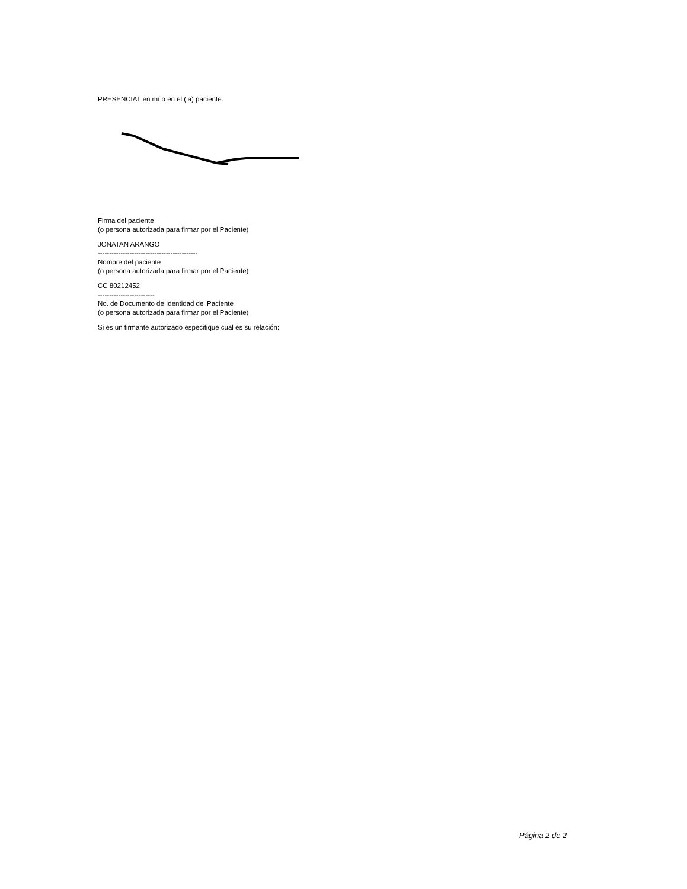PRESENCIAL en mí o en el (la) paciente:
Firma del paciente
(o persona autorizada para firmar por el Paciente)
JONATAN ARANGO
--------------------------------------------
Nombre del paciente
(o persona autorizada para firmar por el Paciente)
CC 80212452
-------------------------
No. de Documento de Identidad del Paciente
(o persona autorizada para firmar por el Paciente)
Si es un firmante autorizado especifique cual es su relación:
Página 2 de 2